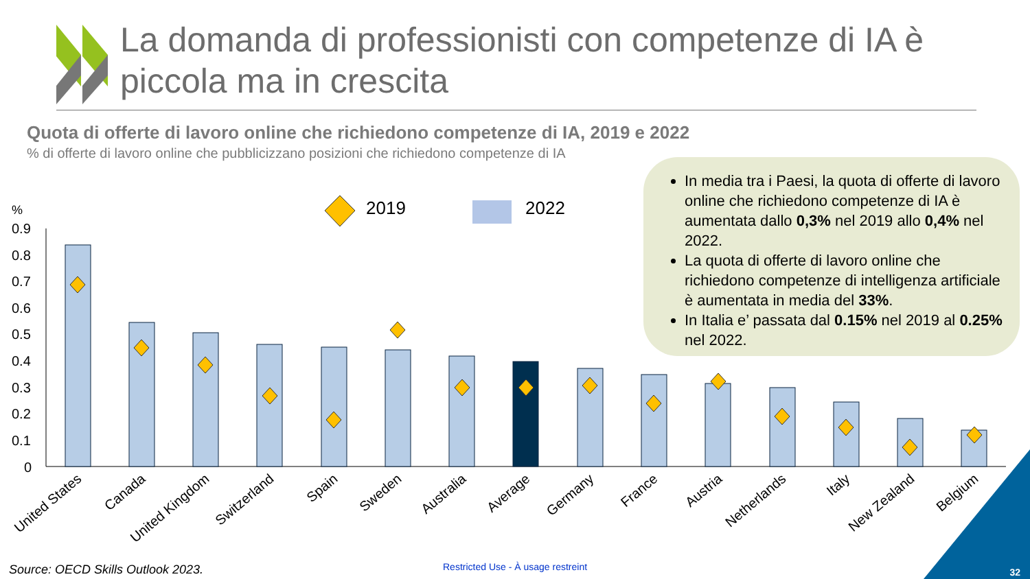%
0.9
0.8
0.7
0.6
0.5
0.4
0.3
0.2
0.1
0
2019
2022
United States
Canada
United Kingdom
Switzerland
Spain
Sweden
Australia
Average
Germany
France
Austria
Netherlands
Italy
New Zealand
Belgium
La domanda di professionisti con competenze di IA è piccola ma in crescita
Quota di offerte di lavoro online che richiedono competenze di IA, 2019 e 2022
% di offerte di lavoro online che pubblicizzano posizioni che richiedono competenze di IA
In media tra i Paesi, la quota di offerte di lavoro online che richiedono competenze di IA è aumentata dallo 0,3% nel 2019 allo 0,4% nel 2022.
La quota di offerte di lavoro online che richiedono competenze di intelligenza artificiale è aumentata in media del 33%.
In Italia e’ passata dal 0.15% nel 2019 al 0.25% nel 2022.
Source: OECD Skills Outlook 2023.
Restricted Use - À usage restreint
32